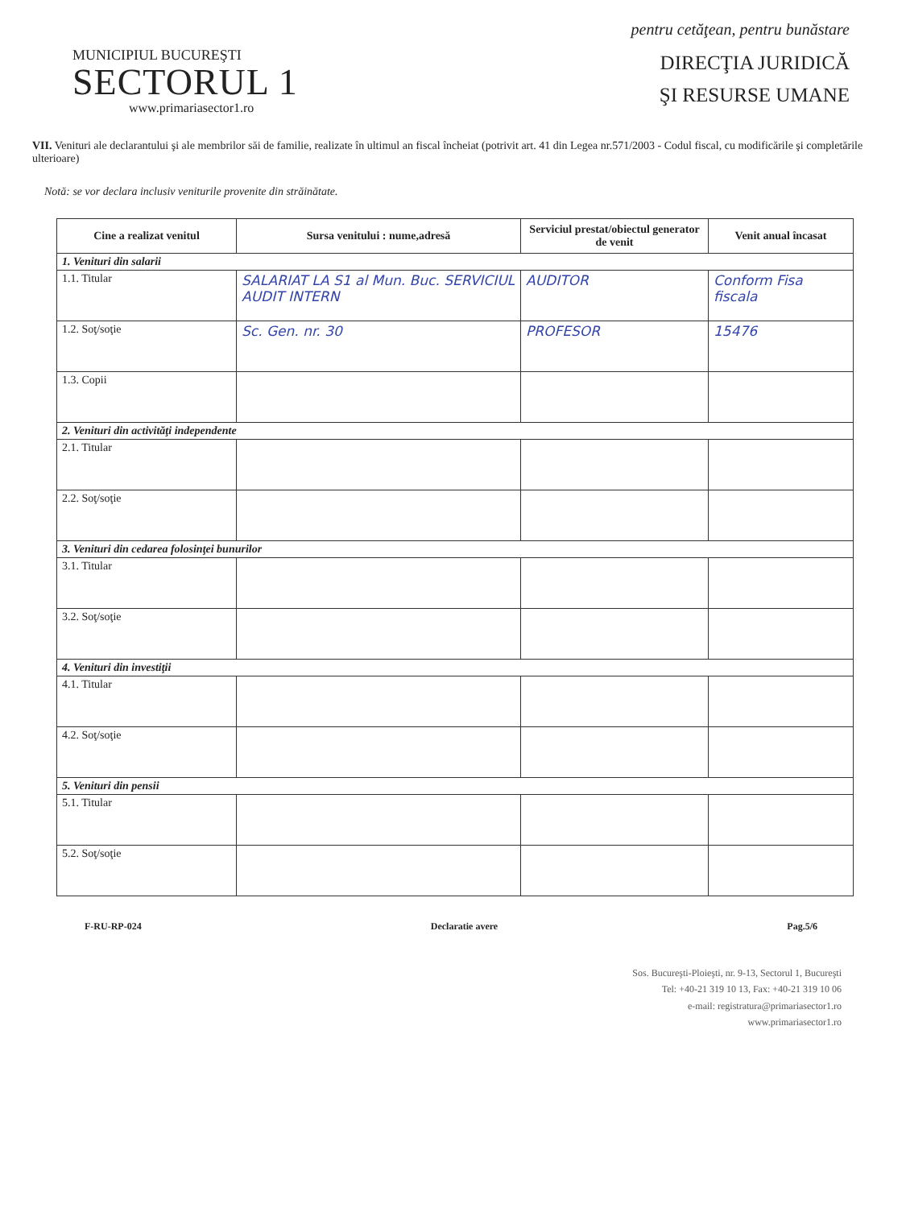pentru cetăţean, pentru bunăstare
MUNICIPIUL BUCUREŞTI
SECTORUL 1
www.primariasector1.ro
DIRECŢIA JURIDICĂ
ŞI RESURSE UMANE
VII. Venituri ale declarantului şi ale membrilor săi de familie, realizate în ultimul an fiscal încheiat (potrivit art. 41 din Legea nr.571/2003 - Codul fiscal, cu modificările şi completările ulterioare)
Notă: se vor declara inclusiv veniturile provenite din străinătate.
| Cine a realizat venitul | Sursa venitului : nume,adresă | Serviciul prestat/obiectul generator de venit | Venit anual încasat |
| --- | --- | --- | --- |
| 1. Venituri din salarii | | | |
| 1.1. Titular | SALARIAT LA S1 al Mun. Buc. SERVICIUL AUDIT INTERN | AUDITOR | Conform Fisa fiscala |
| 1.2. Soţ/soţie | Sc. Gen. nr. 30 | PROFESOR | 15476 |
| 1.3. Copii | | | |
| 2. Venituri din activităţi independente | | | |
| 2.1. Titular | | | |
| 2.2. Soţ/soţie | | | |
| 3. Venituri din cedarea folosinţei bunurilor | | | |
| 3.1. Titular | | | |
| 3.2. Soţ/soţie | | | |
| 4. Venituri din investiţii | | | |
| 4.1. Titular | | | |
| 4.2. Soţ/soţie | | | |
| 5. Venituri din pensii | | | |
| 5.1. Titular | | | |
| 5.2. Soţ/soţie | | | |
F-RU-RP-024 Declaratie avere Pag.5/6
Sos. Bucureşti-Ploieşti, nr. 9-13, Sectorul 1, Bucureşti
Tel: +40-21 319 10 13, Fax: +40-21 319 10 06
e-mail: registratura@primariasector1.ro
www.primariasector1.ro